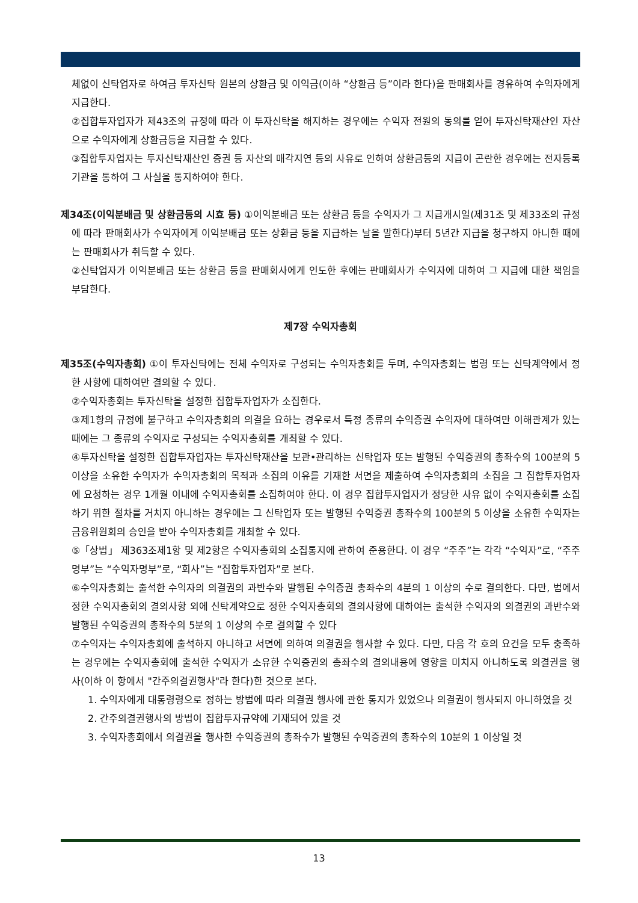체없이 신탁업자로 하여금 투자신탁 원본의 상환금 및 이익금(이하 “상환금 등”이라 한다)을 판매회사를 경유하여 수익자에게 지급한다.
②집합투자업자가 제43조의 규정에 따라 이 투자신탁을 해지하는 경우에는 수익자 전원의 동의를 얻어 투자신탁재산인 자산으로 수익자에게 상환금등을 지급할 수 있다.
③집합투자업자는 투자신탁재산인 증권 등 자산의 매각지연 등의 사유로 인하여 상환금등의 지급이 곤란한 경우에는 전자등록기관을 통하여 그 사실을 통지하여야 한다.
제34조(이익분배금 및 상환금등의 시효 등) ①이익분배금 또는 상환금 등을 수익자가 그 지급개시일(제31조 및 제33조의 규정에 따라 판매회사가 수익자에게 이익분배금 또는 상환금 등을 지급하는 날을 말한다)부터 5년간 지급을 청구하지 아니한 때에는 판매회사가 취득할 수 있다.
②신탁업자가 이익분배금 또는 상환금 등을 판매회사에게 인도한 후에는 판매회사가 수익자에 대하여 그 지급에 대한 책임을 부담한다.
제7장 수익자총회
제35조(수익자총회) ①이 투자신탁에는 전체 수익자로 구성되는 수익자총회를 두며, 수익자총회는 법령 또는 신탁계약에서 정한 사항에 대하여만 결의할 수 있다.
②수익자총회는 투자신탁을 설정한 집합투자업자가 소집한다.
③제1항의 규정에 불구하고 수익자총회의 의결을 요하는 경우로서 특정 종류의 수익증권 수익자에 대하여만 이해관계가 있는 때에는 그 종류의 수익자로 구성되는 수익자총회를 개최할 수 있다.
④투자신탁을 설정한 집합투자업자는 투자신탁재산을 보관•관리하는 신탁업자 또는 발행된 수익증권의 총좌수의 100분의 5 이상을 소유한 수익자가 수익자총회의 목적과 소집의 이유를 기재한 서면을 제출하여 수익자총회의 소집을 그 집합투자업자에 요청하는 경우 1개월 이내에 수익자총회를 소집하여야 한다. 이 경우 집합투자업자가 정당한 사유 없이 수익자총회를 소집하기 위한 절차를 거치지 아니하는 경우에는 그 신탁업자 또는 발행된 수익증권 총좌수의 100분의 5 이상을 소유한 수익자는 금융위원회의 승인을 받아 수익자총회를 개최할 수 있다.
⑤「상법」 제363조제1항 및 제2항은 수익자총회의 소집통지에 관하여 준용한다. 이 경우 “주주”는 각각 “수익자”로, “주주명부”는 “수익자명부”로, “회사”는 “집합투자업자”로 본다.
⑥수익자총회는 출석한 수익자의 의결권의 과반수와 발행된 수익증권 총좌수의 4분의 1 이상의 수로 결의한다. 다만, 법에서 정한 수익자총회의 결의사항 외에 신탁계약으로 정한 수익자총회의 결의사항에 대하여는 출석한 수익자의 의결권의 과반수와 발행된 수익증권의 총좌수의 5분의 1 이상의 수로 결의할 수 있다
⑦수익자는 수익자총회에 출석하지 아니하고 서면에 의하여 의결권을 행사할 수 있다. 다만, 다음 각 호의 요건을 모두 충족하는 경우에는 수익자총회에 출석한 수익자가 소유한 수익증권의 총좌수의 결의내용에 영향을 미치지 아니하도록 의결권을 행사(이하 이 항에서 "간주의결권행사"라 한다)한 것으로 본다.
1. 수익자에게 대통령령으로 정하는 방법에 따라 의결권 행사에 관한 통지가 있었으나 의결권이 행사되지 아니하였을 것
2. 간주의결권행사의 방법이 집합투자규약에 기재되어 있을 것
3. 수익자총회에서 의결권을 행사한 수익증권의 총좌수가 발행된 수익증권의 총좌수의 10분의 1 이상일 것
13